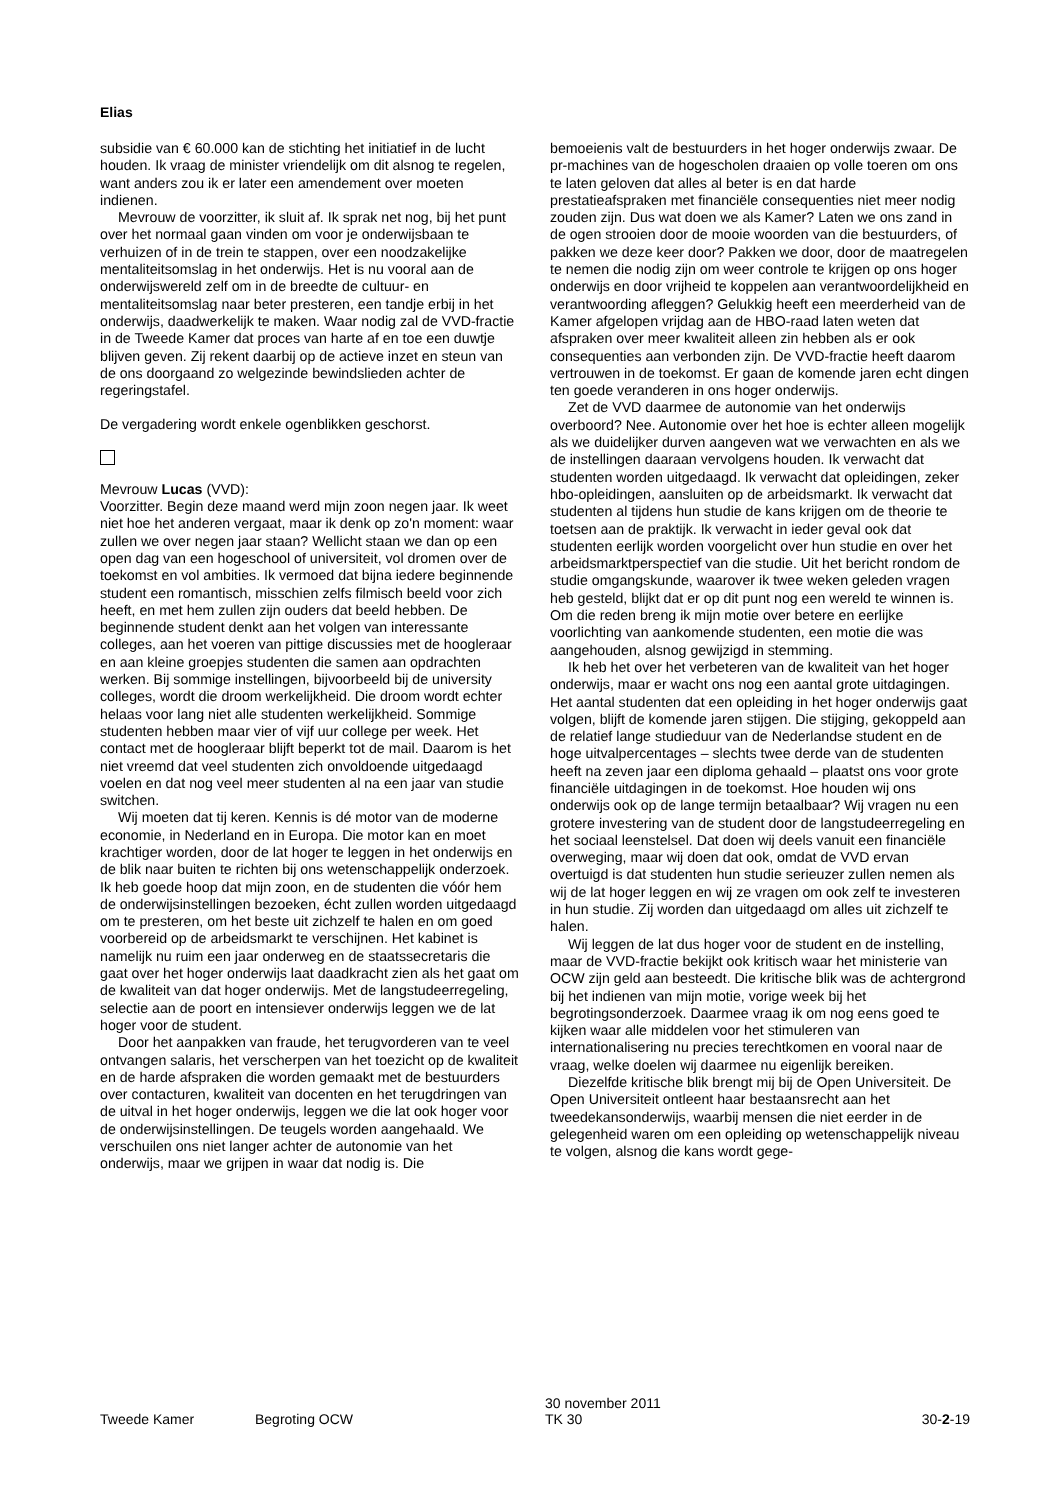Elias
subsidie van € 60.000 kan de stichting het initiatief in de lucht houden. Ik vraag de minister vriendelijk om dit alsnog te regelen, want anders zou ik er later een amendement over moeten indienen.
Mevrouw de voorzitter, ik sluit af. Ik sprak net nog, bij het punt over het normaal gaan vinden om voor je onderwijsbaan te verhuizen of in de trein te stappen, over een noodzakelijke mentaliteitsomslag in het onderwijs. Het is nu vooral aan de onderwijswereld zelf om in de breedte de cultuur- en mentaliteitsomslag naar beter presteren, een tandje erbij in het onderwijs, daadwerkelijk te maken. Waar nodig zal de VVD-fractie in de Tweede Kamer dat proces van harte af en toe een duwtje blijven geven. Zij rekent daarbij op de actieve inzet en steun van de ons doorgaand zo welgezinde bewindslieden achter de regeringstafel.
De vergadering wordt enkele ogenblikken geschorst.
Mevrouw Lucas (VVD):
Voorzitter. Begin deze maand werd mijn zoon negen jaar. Ik weet niet hoe het anderen vergaat, maar ik denk op zo'n moment: waar zullen we over negen jaar staan? Wellicht staan we dan op een open dag van een hogeschool of universiteit, vol dromen over de toekomst en vol ambities. Ik vermoed dat bijna iedere beginnende student een romantisch, misschien zelfs filmisch beeld voor zich heeft, en met hem zullen zijn ouders dat beeld hebben. De beginnende student denkt aan het volgen van interessante colleges, aan het voeren van pittige discussies met de hoogleraar en aan kleine groepjes studenten die samen aan opdrachten werken. Bij sommige instellingen, bijvoorbeeld bij de university colleges, wordt die droom werkelijkheid. Die droom wordt echter helaas voor lang niet alle studenten werkelijkheid. Sommige studenten hebben maar vier of vijf uur college per week. Het contact met de hoogleraar blijft beperkt tot de mail. Daarom is het niet vreemd dat veel studenten zich onvoldoende uitgedaagd voelen en dat nog veel meer studenten al na een jaar van studie switchen.
Wij moeten dat tij keren. Kennis is dé motor van de moderne economie, in Nederland en in Europa. Die motor kan en moet krachtiger worden, door de lat hoger te leggen in het onderwijs en de blik naar buiten te richten bij ons wetenschappelijk onderzoek. Ik heb goede hoop dat mijn zoon, en de studenten die vóór hem de onderwijsinstellingen bezoeken, écht zullen worden uitgedaagd om te presteren, om het beste uit zichzelf te halen en om goed voorbereid op de arbeidsmarkt te verschijnen. Het kabinet is namelijk nu ruim een jaar onderweg en de staatssecretaris die gaat over het hoger onderwijs laat daadkracht zien als het gaat om de kwaliteit van dat hoger onderwijs. Met de langstudeerregeling, selectie aan de poort en intensiever onderwijs leggen we de lat hoger voor de student.
Door het aanpakken van fraude, het terugvorderen van te veel ontvangen salaris, het verscherpen van het toezicht op de kwaliteit en de harde afspraken die worden gemaakt met de bestuurders over contacturen, kwaliteit van docenten en het terugdringen van de uitval in het hoger onderwijs, leggen we die lat ook hoger voor de onderwijsinstellingen. De teugels worden aangehaald. We verschuilen ons niet langer achter de autonomie van het onderwijs, maar we grijpen in waar dat nodig is. Die
bemoeienis valt de bestuurders in het hoger onderwijs zwaar. De pr-machines van de hogescholen draaien op volle toeren om ons te laten geloven dat alles al beter is en dat harde prestatieafspraken met financiële consequenties niet meer nodig zouden zijn. Dus wat doen we als Kamer? Laten we ons zand in de ogen strooien door de mooie woorden van die bestuurders, of pakken we deze keer door? Pakken we door, door de maatregelen te nemen die nodig zijn om weer controle te krijgen op ons hoger onderwijs en door vrijheid te koppelen aan verantwoordelijkheid en verantwoording afleggen? Gelukkig heeft een meerderheid van de Kamer afgelopen vrijdag aan de HBO-raad laten weten dat afspraken over meer kwaliteit alleen zin hebben als er ook consequenties aan verbonden zijn. De VVD-fractie heeft daarom vertrouwen in de toekomst. Er gaan de komende jaren echt dingen ten goede veranderen in ons hoger onderwijs.
Zet de VVD daarmee de autonomie van het onderwijs overboord? Nee. Autonomie over het hoe is echter alleen mogelijk als we duidelijker durven aangeven wat we verwachten en als we de instellingen daaraan vervolgens houden. Ik verwacht dat studenten worden uitgedaagd. Ik verwacht dat opleidingen, zeker hbo-opleidingen, aansluiten op de arbeidsmarkt. Ik verwacht dat studenten al tijdens hun studie de kans krijgen om de theorie te toetsen aan de praktijk. Ik verwacht in ieder geval ook dat studenten eerlijk worden voorgelicht over hun studie en over het arbeidsmarktperspectief van die studie. Uit het bericht rondom de studie omgangskunde, waarover ik twee weken geleden vragen heb gesteld, blijkt dat er op dit punt nog een wereld te winnen is. Om die reden breng ik mijn motie over betere en eerlijke voorlichting van aankomende studenten, een motie die was aangehouden, alsnog gewijzigd in stemming.
Ik heb het over het verbeteren van de kwaliteit van het hoger onderwijs, maar er wacht ons nog een aantal grote uitdagingen. Het aantal studenten dat een opleiding in het hoger onderwijs gaat volgen, blijft de komende jaren stijgen. Die stijging, gekoppeld aan de relatief lange studieduur van de Nederlandse student en de hoge uitvalpercentages – slechts twee derde van de studenten heeft na zeven jaar een diploma gehaald – plaatst ons voor grote financiële uitdagingen in de toekomst. Hoe houden wij ons onderwijs ook op de lange termijn betaalbaar? Wij vragen nu een grotere investering van de student door de langstudeerregeling en het sociaal leenstelsel. Dat doen wij deels vanuit een financiële overweging, maar wij doen dat ook, omdat de VVD ervan overtuigd is dat studenten hun studie serieuzer zullen nemen als wij de lat hoger leggen en wij ze vragen om ook zelf te investeren in hun studie. Zij worden dan uitgedaagd om alles uit zichzelf te halen.
Wij leggen de lat dus hoger voor de student en de instelling, maar de VVD-fractie bekijkt ook kritisch waar het ministerie van OCW zijn geld aan besteedt. Die kritische blik was de achtergrond bij het indienen van mijn motie, vorige week bij het begrotingsonderzoek. Daarmee vraag ik om nog eens goed te kijken waar alle middelen voor het stimuleren van internationalisering nu precies terechtkomen en vooral naar de vraag, welke doelen wij daarmee nu eigenlijk bereiken.
Diezelfde kritische blik brengt mij bij de Open Universiteit. De Open Universiteit ontleent haar bestaansrecht aan het tweedekansonderwijs, waarbij mensen die niet eerder in de gelegenheid waren om een opleiding op wetenschappelijk niveau te volgen, alsnog die kans wordt gege-
Tweede Kamer Begroting OCW 30 november 2011
TK 30 30-2-19